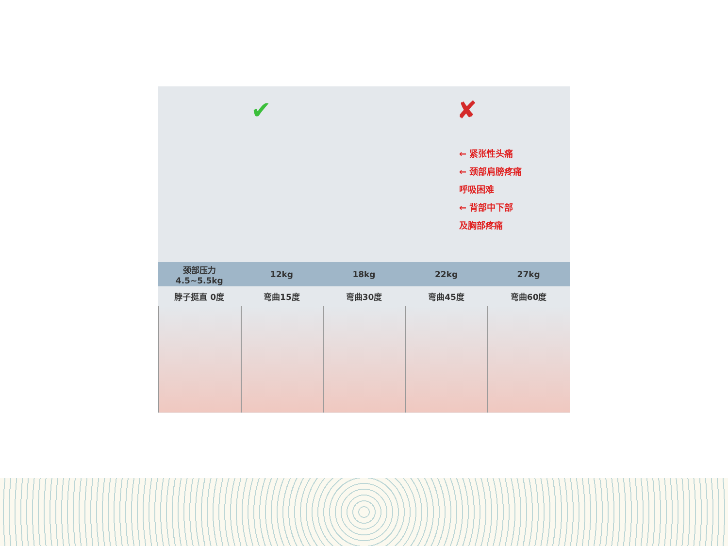✔ ✘
← 紧张性头痛
← 颈部肩膀疼痛
呼吸困难
← 背部中下部
及胸部疼痛
颈部压力 4.5~5.5kg 12kg 18kg 22kg 27kg
脖子挺直 0度 弯曲15度 弯曲30度 弯曲45度 弯曲60度